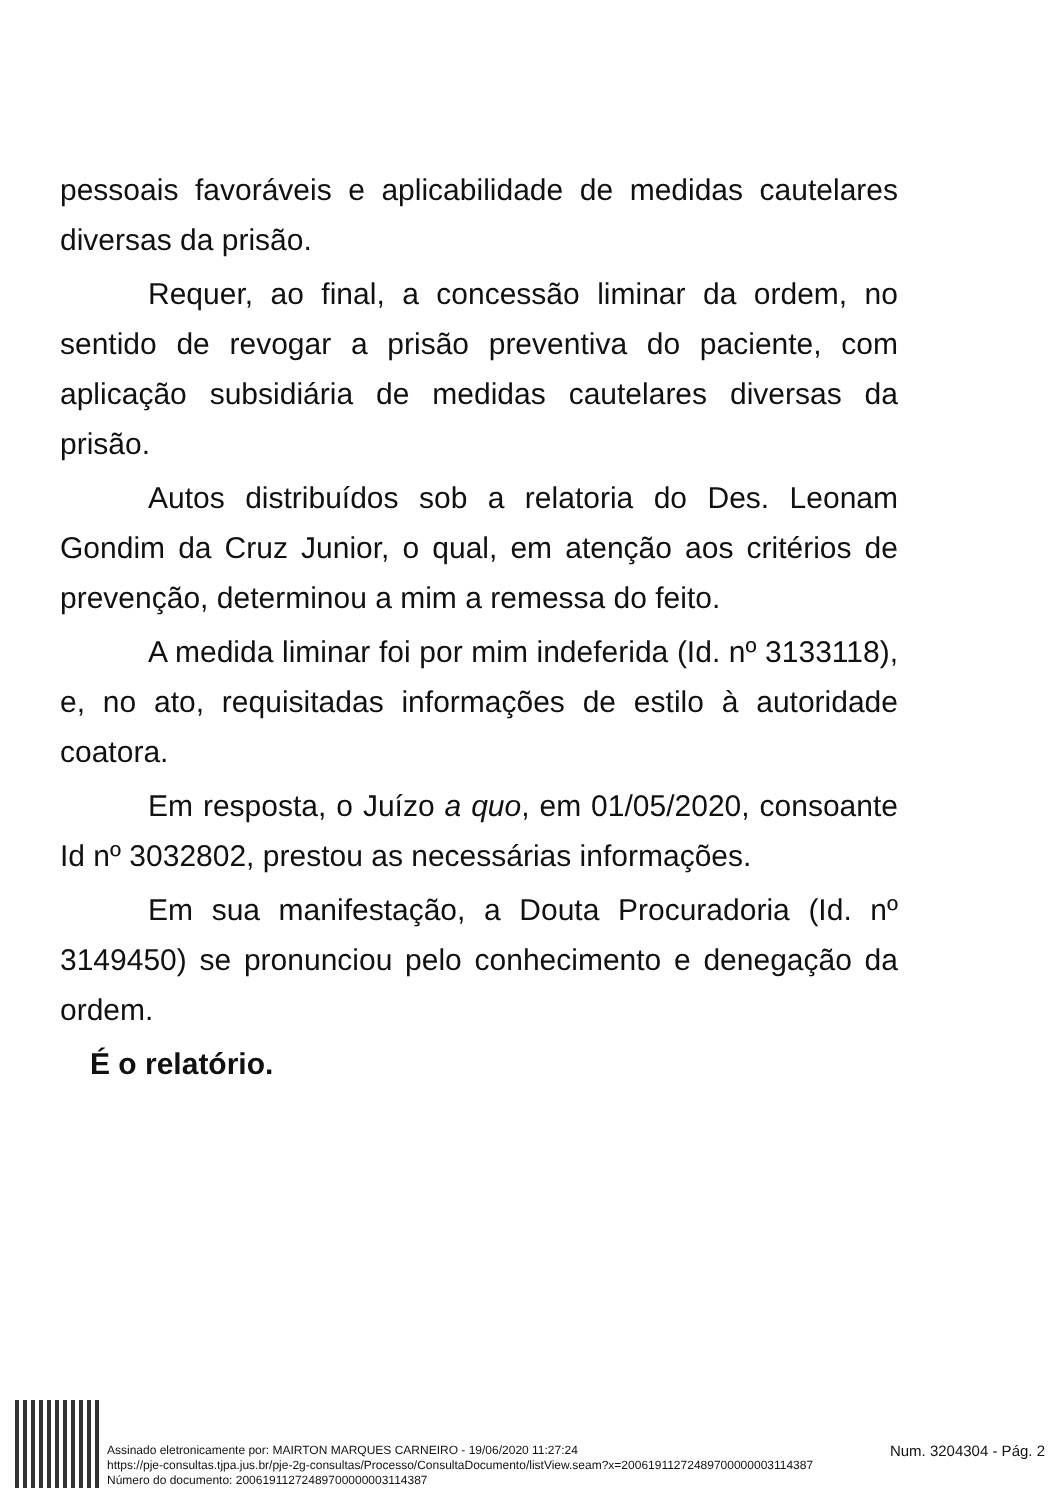pessoais favoráveis e aplicabilidade de medidas cautelares diversas da prisão.
Requer, ao final, a concessão liminar da ordem, no sentido de revogar a prisão preventiva do paciente, com aplicação subsidiária de medidas cautelares diversas da prisão.
Autos distribuídos sob a relatoria do Des. Leonam Gondim da Cruz Junior, o qual, em atenção aos critérios de prevenção, determinou a mim a remessa do feito.
A medida liminar foi por mim indeferida (Id. nº 3133118), e, no ato, requisitadas informações de estilo à autoridade coatora.
Em resposta, o Juízo a quo, em 01/05/2020, consoante Id nº 3032802, prestou as necessárias informações.
Em sua manifestação, a Douta Procuradoria (Id. nº 3149450) se pronunciou pelo conhecimento e denegação da ordem.
É o relatório.
Assinado eletronicamente por: MAIRTON MARQUES CARNEIRO - 19/06/2020 11:27:24
https://pje-consultas.tjpa.jus.br/pje-2g-consultas/Processo/ConsultaDocumento/listView.seam?x=20061911272489700000003114387
Número do documento: 20061911272489700000003114387
Num. 3204304 - Pág. 2